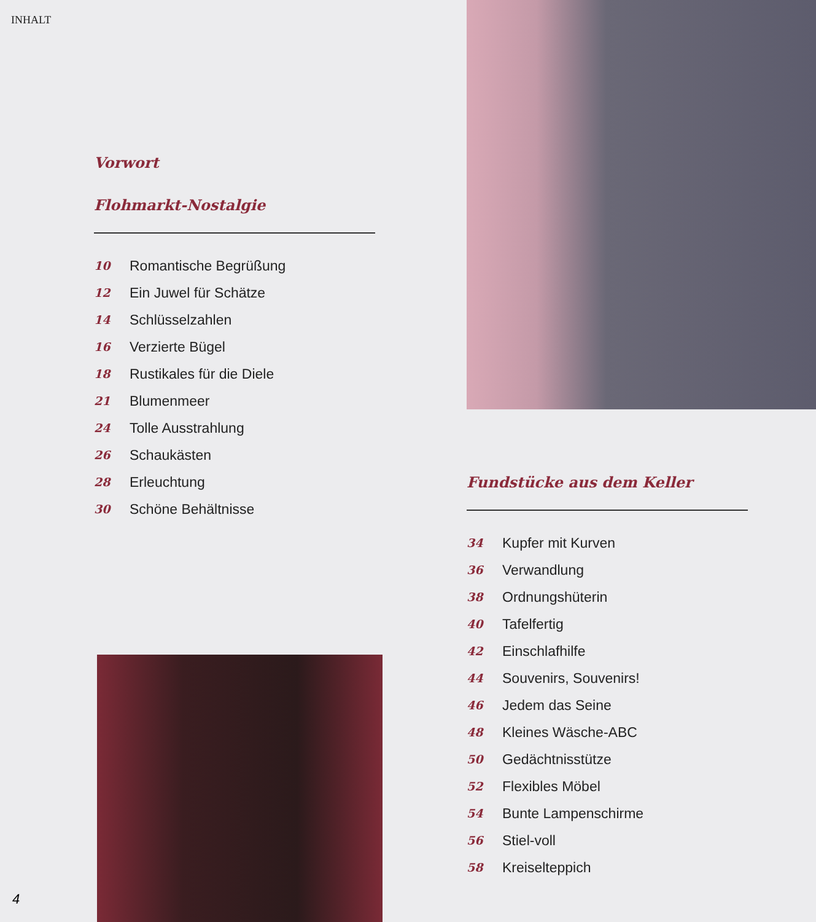INHALT
Vorwort
Flohmarkt-Nostalgie
10 Romantische Begrüßung
12 Ein Juwel für Schätze
14 Schlüsselzahlen
16 Verzierte Bügel
18 Rustikales für die Diele
21 Blumenmeer
24 Tolle Ausstrahlung
26 Schaukästen
28 Erleuchtung
30 Schöne Behältnisse
Fundstücke aus dem Keller
34 Kupfer mit Kurven
36 Verwandlung
38 Ordnungshüterin
40 Tafelfertig
42 Einschlafhilfe
44 Souvenirs, Souvenirs!
46 Jedem das Seine
48 Kleines Wäsche-ABC
50 Gedächtnisstütze
52 Flexibles Möbel
54 Bunte Lampenschirme
56 Stiel-voll
58 Kreiselteppich
4